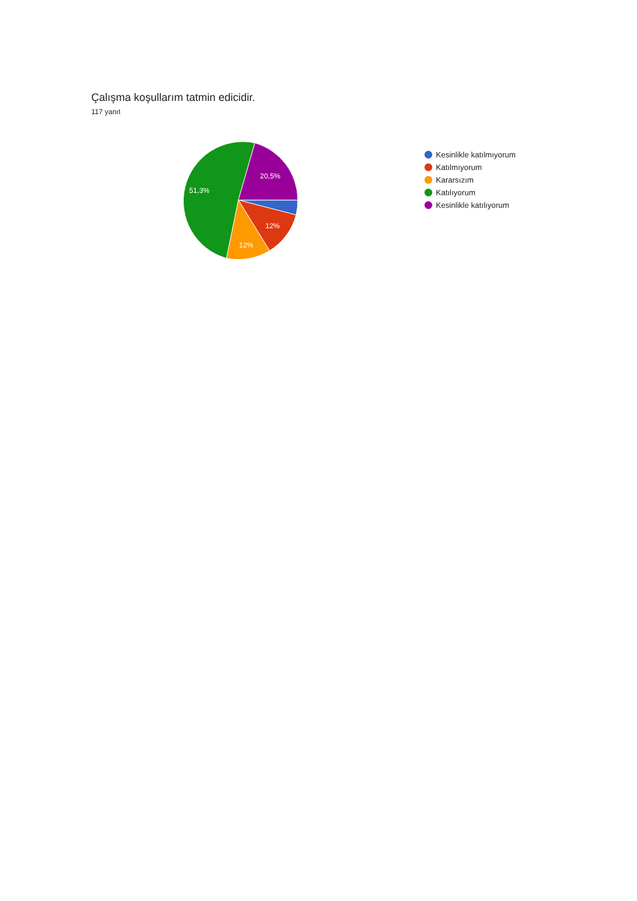Çalışma koşullarım tatmin edicidir.
117 yanıt
20,5%
51,3%
12%
12%
Kesinlikle katılmıyorum
Katılmıyorum
Kararsızım
Katılıyorum
Kesinlikle katılıyorum